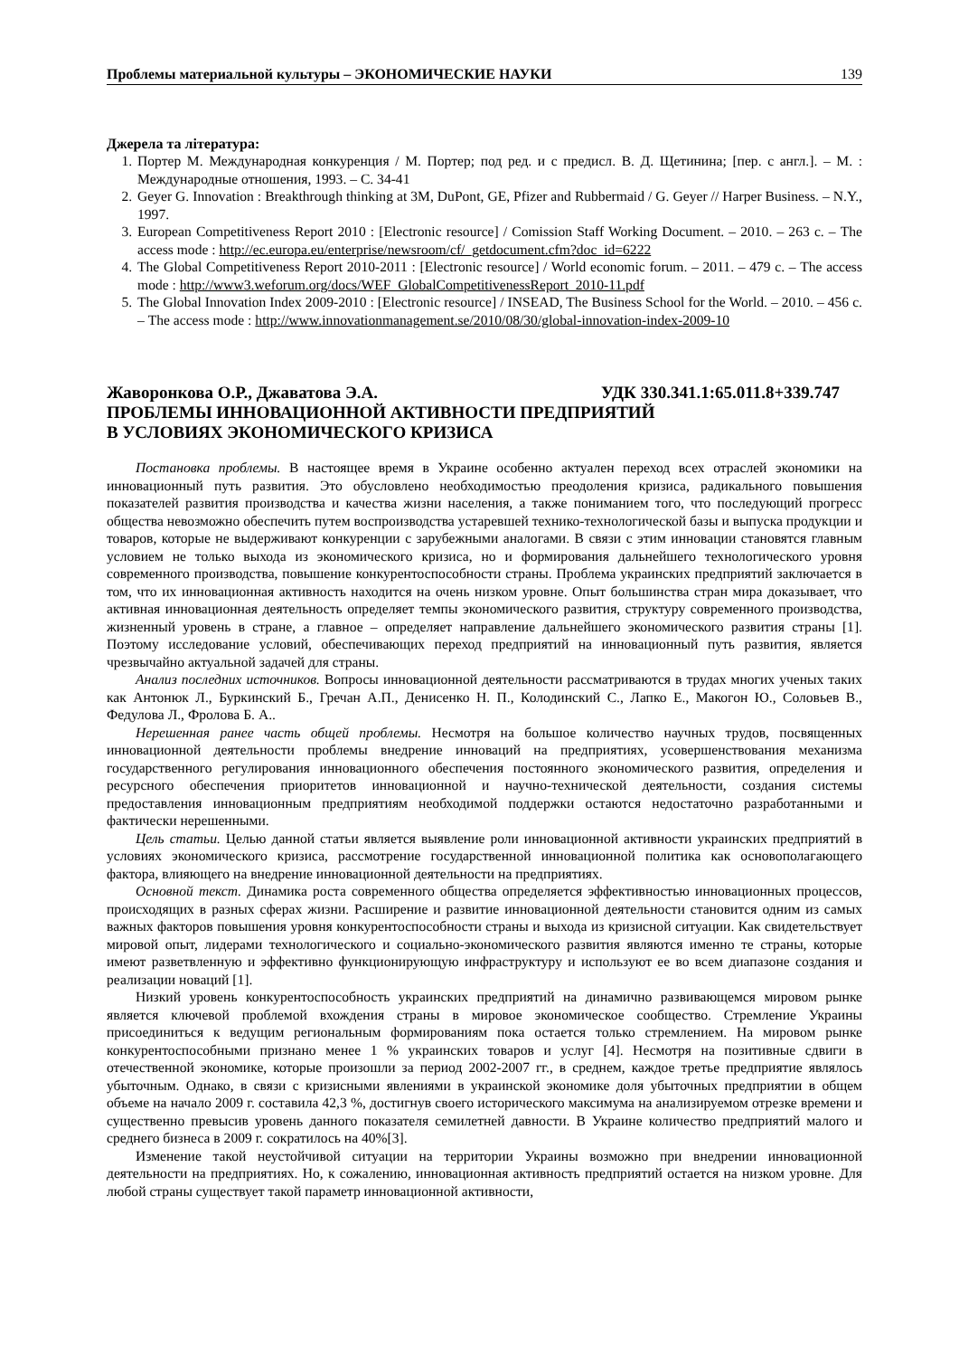Проблемы материальной культуры – ЭКОНОМИЧЕСКИЕ НАУКИ 139
Джерела та література:
1. Портер М. Международная конкуренция / М. Портер; под ред. и с предисл. В. Д. Щетинина; [пер. с англ.]. – М. : Международные отношения, 1993. – С. 34-41
2. Geyer G. Innovation : Breakthrough thinking at 3M, DuPont, GE, Pfizer and Rubbermaid / G. Geyer // Harper Business. – N.Y., 1997.
3. European Competitiveness Report 2010 : [Electronic resource] / Comission Staff Working Document. – 2010. – 263 с. – The access mode : http://ec.europa.eu/enterprise/newsroom/cf/_getdocument.cfm?doc_id=6222
4. The Global Competitiveness Report 2010-2011 : [Electronic resource] / World economic forum. – 2011. – 479 с. – The access mode : http://www3.weforum.org/docs/WEF_GlobalCompetitivenessReport_2010-11.pdf
5. The Global Innovation Index 2009-2010 : [Electronic resource] / INSEAD, The Business School for the World. – 2010. – 456 с. – The access mode : http://www.innovationmanagement.se/2010/08/30/global-innovation-index-2009-10
Жаворонкова О.Р., Джаватова Э.А. УДК 330.341.1:65.011.8+339.747
ПРОБЛЕМЫ ИННОВАЦИОННОЙ АКТИВНОСТИ ПРЕДПРИЯТИЙ
В УСЛОВИЯХ ЭКОНОМИЧЕСКОГО КРИЗИСА
Постановка проблемы. В настоящее время в Украине особенно актуален переход всех отраслей экономики на инновационный путь развития. Это обусловлено необходимостью преодоления кризиса, радикального повышения показателей развития производства и качества жизни населения, а также пониманием того, что последующий прогресс общества невозможно обеспечить путем воспроизводства устаревшей технико-технологической базы и выпуска продукции и товаров, которые не выдерживают конкуренции с зарубежными аналогами. В связи с этим инновации становятся главным условием не только выхода из экономического кризиса, но и формирования дальнейшего технологического уровня современного производства, повышение конкурентоспособности страны. Проблема украинских предприятий заключается в том, что их инновационная активность находится на очень низком уровне. Опыт большинства стран мира доказывает, что активная инновационная деятельность определяет темпы экономического развития, структуру современного производства, жизненный уровень в стране, а главное – определяет направление дальнейшего экономического развития страны [1]. Поэтому исследование условий, обеспечивающих переход предприятий на инновационный путь развития, является чрезвычайно актуальной задачей для страны.
Анализ последних источников. Вопросы инновационной деятельности рассматриваются в трудах многих ученых таких как Антонюк Л., Буркинский Б., Гречан А.П., Денисенко Н. П., Колодинский С., Лапко Е., Макогон Ю., Соловьев В., Федулова Л., Фролова Б. А..
Нерешенная ранее часть общей проблемы. Несмотря на большое количество научных трудов, посвященных инновационной деятельности проблемы внедрение инноваций на предприятиях, усовершенствования механизма государственного регулирования инновационного обеспечения постоянного экономического развития, определения и ресурсного обеспечения приоритетов инновационной и научно-технической деятельности, создания системы предоставления инновационным предприятиям необходимой поддержки остаются недостаточно разработанными и фактически нерешенными.
Цель статьи. Целью данной статьи является выявление роли инновационной активности украинских предприятий в условиях экономического кризиса, рассмотрение государственной инновационной политика как основополагающего фактора, влияющего на внедрение инновационной деятельности на предприятиях.
Основной текст. Динамика роста современного общества определяется эффективностью инновационных процессов, происходящих в разных сферах жизни. Расширение и развитие инновационной деятельности становится одним из самых важных факторов повышения уровня конкурентоспособности страны и выхода из кризисной ситуации. Как свидетельствует мировой опыт, лидерами технологического и социально-экономического развития являются именно те страны, которые имеют разветвленную и эффективно функционирующую инфраструктуру и используют ее во всем диапазоне создания и реализации новаций [1].
Низкий уровень конкурентоспособность украинских предприятий на динамично развивающемся мировом рынке является ключевой проблемой вхождения страны в мировое экономическое сообщество. Стремление Украины присоединиться к ведущим региональным формированиям пока остается только стремлением. На мировом рынке конкурентоспособными признано менее 1 % украинских товаров и услуг [4]. Несмотря на позитивные сдвиги в отечественной экономике, которые произошли за период 2002-2007 гг., в среднем, каждое третье предприятие являлось убыточным. Однако, в связи с кризисными явлениями в украинской экономике доля убыточных предприятии в общем объеме на начало 2009 г. составила 42,3 %, достигнув своего исторического максимума на анализируемом отрезке времени и существенно превысив уровень данного показателя семилетней давности. В Украине количество предприятий малого и среднего бизнеса в 2009 г. сократилось на 40%[3].
Изменение такой неустойчивой ситуации на территории Украины возможно при внедрении инновационной деятельности на предприятиях. Но, к сожалению, инновационная активность предприятий остается на низком уровне. Для любой страны существует такой параметр инновационной активности,